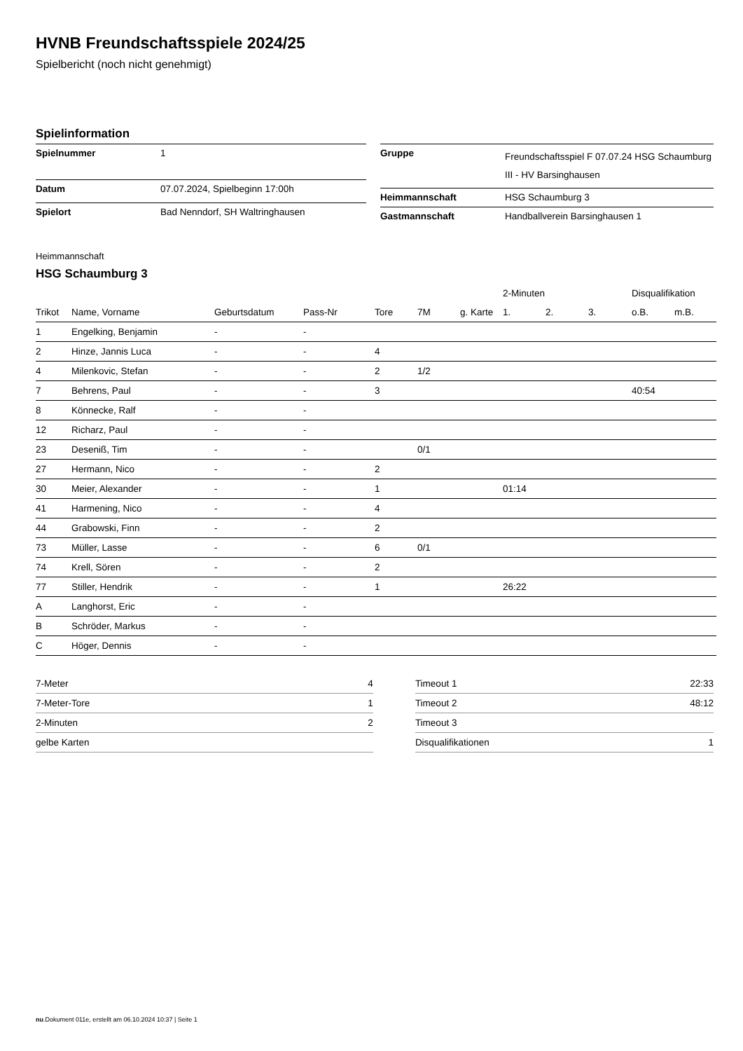HVNB Freundschaftsspiele 2024/25
Spielbericht (noch nicht genehmigt)
Spielinformation
| Spielnummer | 1 |
| Datum | 07.07.2024, Spielbeginn 17:00h |
| Spielort | Bad Nenndorf, SH Waltringhausen |
| Gruppe | Freundschaftsspiel F 07.07.24 HSG Schaumburg III - HV Barsinghausen |
| Heimmannschaft | HSG Schaumburg 3 |
| Gastmannschaft | Handballverein Barsinghausen 1 |
Heimmannschaft
HSG Schaumburg 3
| | | | | | | | 2-Minuten | | | Disqualifikation | |
| --- | --- | --- | --- | --- | --- | --- | --- | --- | --- | --- | --- |
| Trikot | Name, Vorname | Geburtsdatum | Pass-Nr | Tore | 7M | g. Karte | 1. | 2. | 3. | o.B. | m.B. |
| 1 | Engelking, Benjamin | - | - | | | | | | | | |
| 2 | Hinze, Jannis Luca | - | - | 4 | | | | | | | |
| 4 | Milenkovic, Stefan | - | - | 2 | 1/2 | | | | | | |
| 7 | Behrens, Paul | - | - | 3 | | | | | | 40:54 | |
| 8 | Könnecke, Ralf | - | - | | | | | | | | |
| 12 | Richarz, Paul | - | - | | | | | | | | |
| 23 | Deseniß, Tim | - | - | | 0/1 | | | | | | |
| 27 | Hermann, Nico | - | - | 2 | | | | | | | |
| 30 | Meier, Alexander | - | - | 1 | | | 01:14 | | | | |
| 41 | Harmening, Nico | - | - | 4 | | | | | | | |
| 44 | Grabowski, Finn | - | - | 2 | | | | | | | |
| 73 | Müller, Lasse | - | - | 6 | 0/1 | | | | | | |
| 74 | Krell, Sören | - | - | 2 | | | | | | | |
| 77 | Stiller, Hendrik | - | - | 1 | | | 26:22 | | | | |
| A | Langhorst, Eric | - | - | | | | | | | | |
| B | Schröder, Markus | - | - | | | | | | | | |
| C | Höger, Dennis | - | - | | | | | | | | |
| 7-Meter | 4 |
| 7-Meter-Tore | 1 |
| 2-Minuten | 2 |
| gelbe Karten | |
| Timeout 1 | 22:33 |
| Timeout 2 | 48:12 |
| Timeout 3 | |
| Disqualifikationen | 1 |
nu.Dokument 011e, erstellt am 06.10.2024 10:37 | Seite 1